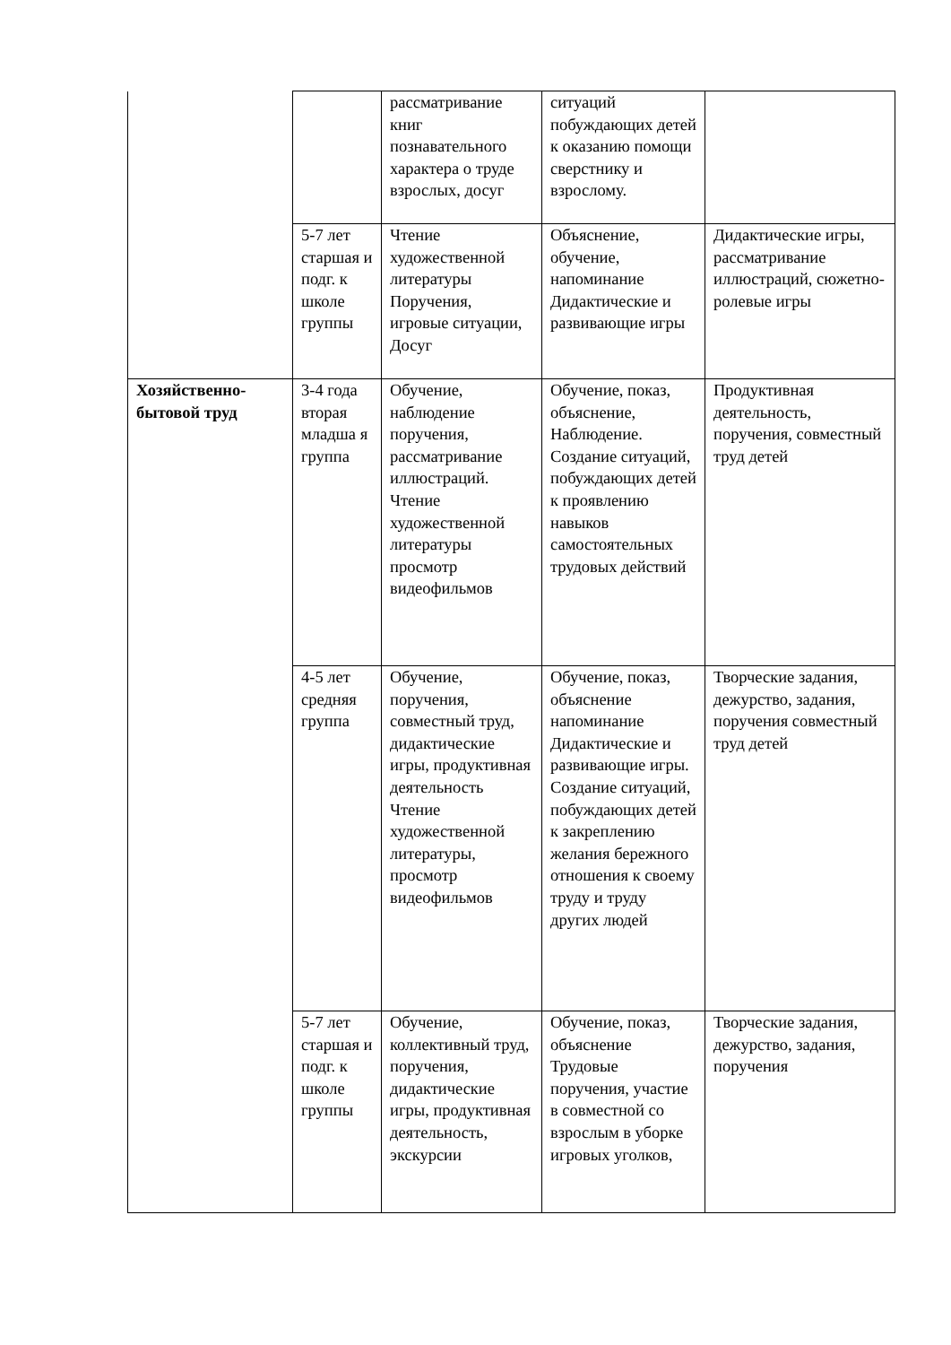| | | рассматривание книг познавательного характера о труде взрослых, досуг | ситуаций побуждающих детей к оказанию помощи сверстнику и взрослому. | |
| | 5-7 лет старшая и подг. к школе группы | Чтение художественной литературы Поручения, игровые ситуации, Досуг | Объяснение, обучение, напоминание Дидактические и развивающие игры | Дидактические игры, рассматривание иллюстраций, сюжетно-ролевые игры |
| Хозяйственно-бытовой труд | 3-4 года вторая младша я группа | Обучение, наблюдение поручения, рассматривание иллюстраций. Чтение художественной литературы просмотр видеофильмов | Обучение, показ, объяснение, Наблюдение. Создание ситуаций, побуждающих детей к проявлению навыков самостоятельных трудовых действий | Продуктивная деятельность, поручения, совместный труд детей |
| | 4-5 лет средняя группа | Обучение, поручения, совместный труд, дидактические игры, продуктивная деятельность Чтение художественной литературы, просмотр видеофильмов | Обучение, показ, объяснение напоминание Дидактические и развивающие игры. Создание ситуаций, побуждающих детей к закреплению желания бережного отношения к своему труду и труду других людей | Творческие задания, дежурство, задания, поручения совместный труд детей |
| | 5-7 лет старшая и подг. к школе группы | Обучение, коллективный труд, поручения, дидактические игры, продуктивная деятельность, экскурсии | Обучение, показ, объяснение Трудовые поручения, участие в совместной со взрослым в уборке игровых уголков, | Творческие задания, дежурство, задания, поручения |